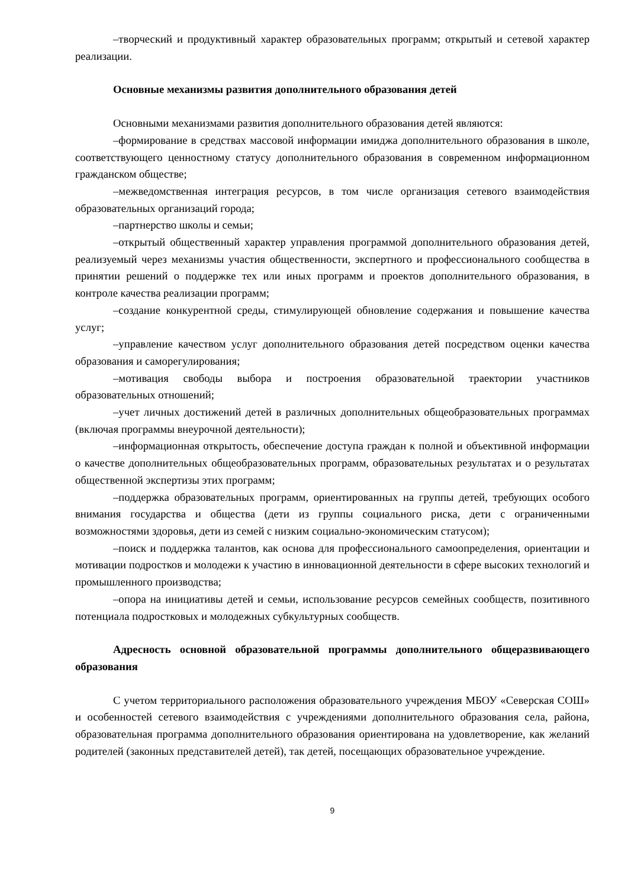–творческий и продуктивный характер образовательных программ; открытый и сетевой характер реализации.
Основные механизмы развития дополнительного образования детей
Основными механизмами развития дополнительного образования детей являются:
–формирование в средствах массовой информации имиджа дополнительного образования в школе, соответствующего ценностному статусу дополнительного образования в современном информационном гражданском обществе;
–межведомственная интеграция ресурсов, в том числе организация сетевого взаимодействия образовательных организаций города;
–партнерство школы и семьи;
–открытый общественный характер управления программой дополнительного образования детей, реализуемый через механизмы участия общественности, экспертного и профессионального сообщества в принятии решений о поддержке тех или иных программ и проектов дополнительного образования, в контроле качества реализации программ;
–создание конкурентной среды, стимулирующей обновление содержания и повышение качества услуг;
–управление качеством услуг дополнительного образования детей посредством оценки качества образования и саморегулирования;
–мотивация свободы выбора и построения образовательной траектории участников образовательных отношений;
–учет личных достижений детей в различных дополнительных общеобразовательных программах (включая программы внеурочной деятельности);
–информационная открытость, обеспечение доступа граждан к полной и объективной информации о качестве дополнительных общеобразовательных программ, образовательных результатах и о результатах общественной экспертизы этих программ;
–поддержка образовательных программ, ориентированных на группы детей, требующих особого внимания государства и общества (дети из группы социального риска, дети с ограниченными возможностями здоровья, дети из семей с низким социально-экономическим статусом);
–поиск и поддержка талантов, как основа для профессионального самоопределения, ориентации и мотивации подростков и молодежи к участию в инновационной деятельности в сфере высоких технологий и промышленного производства;
–опора на инициативы детей и семьи, использование ресурсов семейных сообществ, позитивного потенциала подростковых и молодежных субкультурных сообществ.
Адресность основной образовательной программы дополнительного общеразвивающего образования
С учетом территориального расположения образовательного учреждения МБОУ «Северская СОШ» и особенностей сетевого взаимодействия с учреждениями дополнительного образования села, района, образовательная программа дополнительного образования ориентирована на удовлетворение, как желаний родителей (законных представителей детей), так детей, посещающих образовательное учреждение.
9